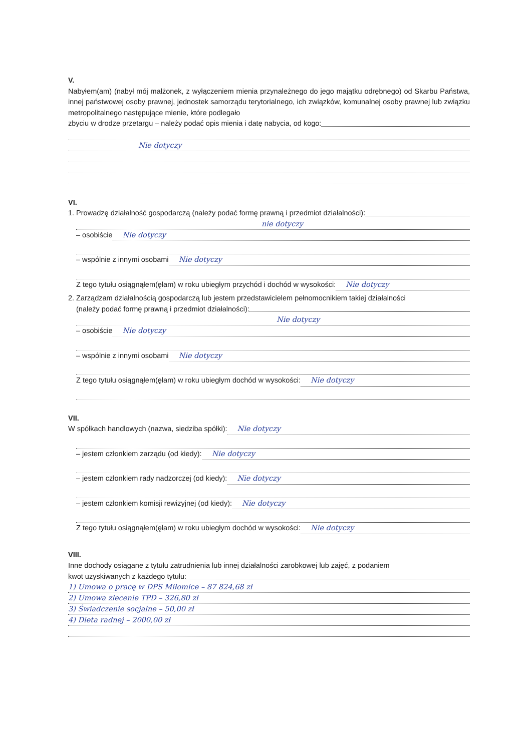V.
Nabyłem(am) (nabył mój małżonek, z wyłączeniem mienia przynależnego do jego majątku odrębnego) od Skarbu Państwa, innej państwowej osoby prawnej, jednostek samorządu terytorialnego, ich związków, komunalnej osoby prawnej lub związku metropolitalnego następujące mienie, które podlegało
zbyciu w drodze przetargu – należy podać opis mienia i datę nabycia, od kogo:
Nie dotyczy
VI.
1. Prowadzę działalność gospodarczą (należy podać formę prawną i przedmiot działalności):
nie dotyczy
– osobiście Nie dotyczy
– wspólnie z innymi osobami Nie dotyczy
Z tego tytułu osiągnąłem(ęłam) w roku ubiegłym przychód i dochód w wysokości: Nie dotyczy
2. Zarządzam działalnością gospodarczą lub jestem przedstawicielem pełnomocnikiem takiej działalności
(należy podać formę prawną i przedmiot działalności):
Nie dotyczy
– osobiście Nie dotyczy
– wspólnie z innymi osobami Nie dotyczy
Z tego tytułu osiągnąłem(ęłam) w roku ubiegłym dochód w wysokości: Nie dotyczy
VII.
W spółkach handlowych (nazwa, siedziba spółki): Nie dotyczy
– jestem członkiem zarządu (od kiedy): Nie dotyczy
– jestem członkiem rady nadzorczej (od kiedy): Nie dotyczy
– jestem członkiem komisji rewizyjnej (od kiedy): Nie dotyczy
Z tego tytułu osiągnąłem(ęłam) w roku ubiegłym dochód w wysokości: Nie dotyczy
VIII.
Inne dochody osiągane z tytułu zatrudnienia lub innej działalności zarobkowej lub zajęć, z podaniem
kwot uzyskiwanych z każdego tytułu:
1) Umowa o pracę w DPS Miłomice – 87 824,68 zł
2) Umowa zlecenie TPD – 326,80 zł
3) Świadczenie socjalne – 50,00 zł
4) Dieta radnej – 2000,00 zł